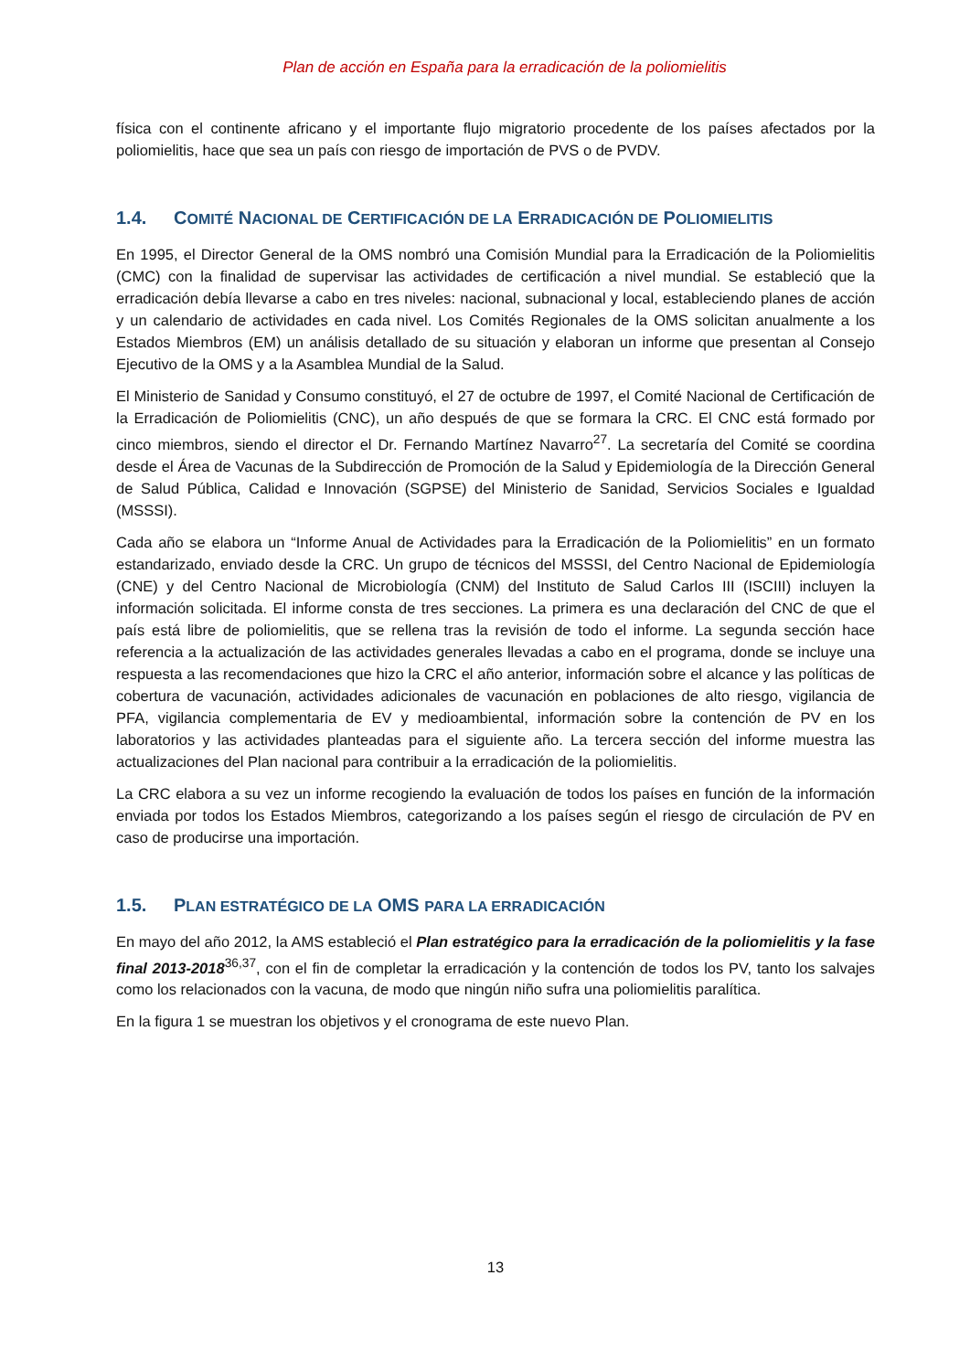Plan de acción en España para la erradicación de la poliomielitis
física con el continente africano y el importante flujo migratorio procedente de los países afectados por la poliomielitis, hace que sea un país con riesgo de importación de PVS o de PVDV.
1.4. COMITÉ NACIONAL DE CERTIFICACIÓN DE LA ERRADICACIÓN DE POLIOMIELITIS
En 1995, el Director General de la OMS nombró una Comisión Mundial para la Erradicación de la Poliomielitis (CMC) con la finalidad de supervisar las actividades de certificación a nivel mundial. Se estableció que la erradicación debía llevarse a cabo en tres niveles: nacional, subnacional y local, estableciendo planes de acción y un calendario de actividades en cada nivel. Los Comités Regionales de la OMS solicitan anualmente a los Estados Miembros (EM) un análisis detallado de su situación y elaboran un informe que presentan al Consejo Ejecutivo de la OMS y a la Asamblea Mundial de la Salud.
El Ministerio de Sanidad y Consumo constituyó, el 27 de octubre de 1997, el Comité Nacional de Certificación de la Erradicación de Poliomielitis (CNC), un año después de que se formara la CRC. El CNC está formado por cinco miembros, siendo el director el Dr. Fernando Martínez Navarro<sup>27</sup>. La secretaría del Comité se coordina desde el Área de Vacunas de la Subdirección de Promoción de la Salud y Epidemiología de la Dirección General de Salud Pública, Calidad e Innovación (SGPSE) del Ministerio de Sanidad, Servicios Sociales e Igualdad (MSSSI).
Cada año se elabora un “Informe Anual de Actividades para la Erradicación de la Poliomielitis” en un formato estandarizado, enviado desde la CRC. Un grupo de técnicos del MSSSI, del Centro Nacional de Epidemiología (CNE) y del Centro Nacional de Microbiología (CNM) del Instituto de Salud Carlos III (ISCIII) incluyen la información solicitada. El informe consta de tres secciones. La primera es una declaración del CNC de que el país está libre de poliomielitis, que se rellena tras la revisión de todo el informe. La segunda sección hace referencia a la actualización de las actividades generales llevadas a cabo en el programa, donde se incluye una respuesta a las recomendaciones que hizo la CRC el año anterior, información sobre el alcance y las políticas de cobertura de vacunación, actividades adicionales de vacunación en poblaciones de alto riesgo, vigilancia de PFA, vigilancia complementaria de EV y medioambiental, información sobre la contención de PV en los laboratorios y las actividades planteadas para el siguiente año. La tercera sección del informe muestra las actualizaciones del Plan nacional para contribuir a la erradicación de la poliomielitis.
La CRC elabora a su vez un informe recogiendo la evaluación de todos los países en función de la información enviada por todos los Estados Miembros, categorizando a los países según el riesgo de circulación de PV en caso de producirse una importación.
1.5. PLAN ESTRATÉGICO DE LA OMS PARA LA ERRADICACIÓN
En mayo del año 2012, la AMS estableció el Plan estratégico para la erradicación de la poliomielitis y la fase final 2013-2018<sup>36,37</sup>, con el fin de completar la erradicación y la contención de todos los PV, tanto los salvajes como los relacionados con la vacuna, de modo que ningún niño sufra una poliomielitis paralítica.
En la figura 1 se muestran los objetivos y el cronograma de este nuevo Plan.
13